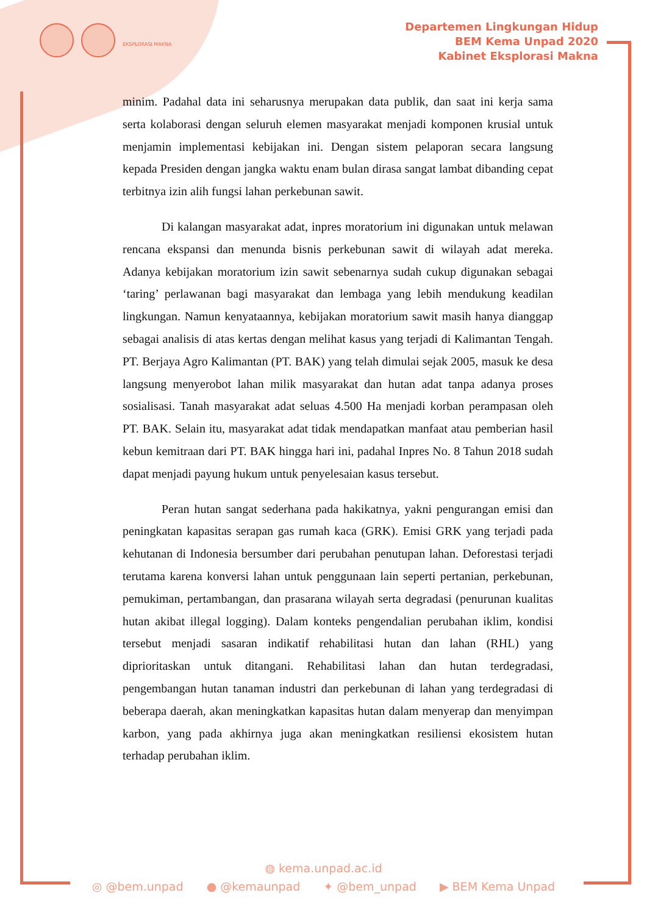EKSPLORASI MAKNA
Departemen Lingkungan Hidup
BEM Kema Unpad 2020
Kabinet Eksplorasi Makna
minim. Padahal data ini seharusnya merupakan data publik, dan saat ini kerja sama serta kolaborasi dengan seluruh elemen masyarakat menjadi komponen krusial untuk menjamin implementasi kebijakan ini. Dengan sistem pelaporan secara langsung kepada Presiden dengan jangka waktu enam bulan dirasa sangat lambat dibanding cepat terbitnya izin alih fungsi lahan perkebunan sawit.
Di kalangan masyarakat adat, inpres moratorium ini digunakan untuk melawan rencana ekspansi dan menunda bisnis perkebunan sawit di wilayah adat mereka. Adanya kebijakan moratorium izin sawit sebenarnya sudah cukup digunakan sebagai ‘taring’ perlawanan bagi masyarakat dan lembaga yang lebih mendukung keadilan lingkungan. Namun kenyataannya, kebijakan moratorium sawit masih hanya dianggap sebagai analisis di atas kertas dengan melihat kasus yang terjadi di Kalimantan Tengah. PT. Berjaya Agro Kalimantan (PT. BAK) yang telah dimulai sejak 2005, masuk ke desa langsung menyerobot lahan milik masyarakat dan hutan adat tanpa adanya proses sosialisasi. Tanah masyarakat adat seluas 4.500 Ha menjadi korban perampasan oleh PT. BAK. Selain itu, masyarakat adat tidak mendapatkan manfaat atau pemberian hasil kebun kemitraan dari PT. BAK hingga hari ini, padahal Inpres No. 8 Tahun 2018 sudah dapat menjadi payung hukum untuk penyelesaian kasus tersebut.
Peran hutan sangat sederhana pada hakikatnya, yakni pengurangan emisi dan peningkatan kapasitas serapan gas rumah kaca (GRK). Emisi GRK yang terjadi pada kehutanan di Indonesia bersumber dari perubahan penutupan lahan. Deforestasi terjadi terutama karena konversi lahan untuk penggunaan lain seperti pertanian, perkebunan, pemukiman, pertambangan, dan prasarana wilayah serta degradasi (penurunan kualitas hutan akibat illegal logging). Dalam konteks pengendalian perubahan iklim, kondisi tersebut menjadi sasaran indikatif rehabilitasi hutan dan lahan (RHL) yang diprioritaskan untuk ditangani. Rehabilitasi lahan dan hutan terdegradasi, pengembangan hutan tanaman industri dan perkebunan di lahan yang terdegradasi di beberapa daerah, akan meningkatkan kapasitas hutan dalam menyerap dan menyimpan karbon, yang pada akhirnya juga akan meningkatkan resiliensi ekosistem hutan terhadap perubahan iklim.
◍ kema.unpad.ac.id
◎ @bem.unpad ● @kemaunpad ✦ @bem_unpad ▶ BEM Kema Unpad